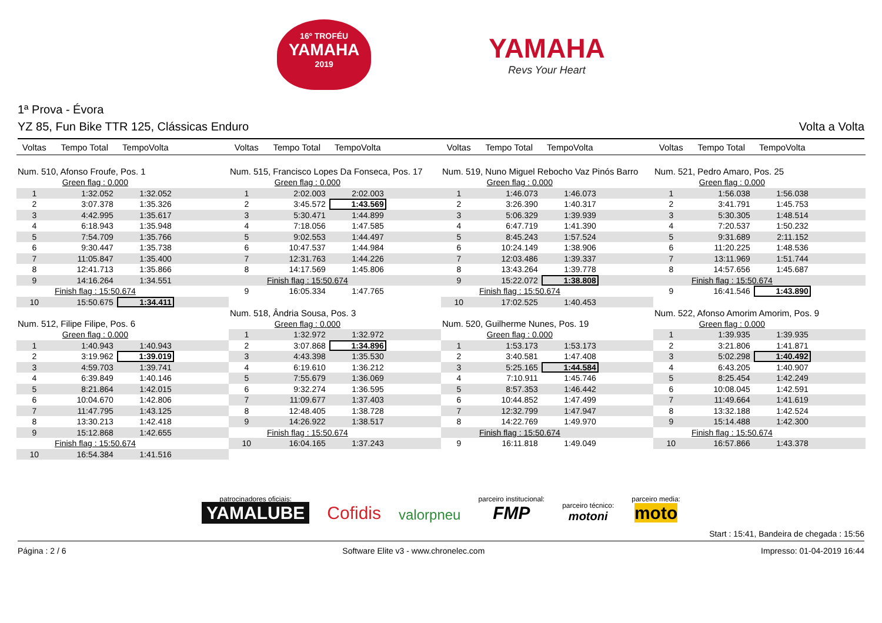16º TROFÉU
YAMAHA
2019
YAMAHA
Revs Your Heart
1ª Prova - Évora
YZ 85, Fun Bike TTR 125, Clássicas Enduro Volta a Volta
| Voltas | Tempo Total | TempoVolta | |
| --- | --- | --- | --- |
| Num. 510, Afonso Froufe, Pos. 1 | | | |
| Green flag : 0.000 | | | |
| 1 | 1:32.052 | 1:32.052 | |
| 2 | 3:07.378 | 1:35.326 | |
| 3 | 4:42.995 | 1:35.617 | |
| 4 | 6:18.943 | 1:35.948 | |
| 5 | 7:54.709 | 1:35.766 | |
| 6 | 9:30.447 | 1:35.738 | |
| 7 | 11:05.847 | 1:35.400 | |
| 8 | 12:41.713 | 1:35.866 | |
| 9 | 14:16.264 | 1:34.551 | |
| Finish flag : 15:50.674 | | | |
| 10 | 15:50.675 | 1:34.411 | |
| Num. 512, Filipe Filipe, Pos. 6 | | | |
| Green flag : 0.000 | | | |
| 1 | 1:40.943 | 1:40.943 | |
| 2 | 3:19.962 | 1:39.019 | |
| 3 | 4:59.703 | 1:39.741 | |
| 4 | 6:39.849 | 1:40.146 | |
| 5 | 8:21.864 | 1:42.015 | |
| 6 | 10:04.670 | 1:42.806 | |
| 7 | 11:47.795 | 1:43.125 | |
| 8 | 13:30.213 | 1:42.418 | |
| 9 | 15:12.868 | 1:42.655 | |
| Finish flag : 15:50.674 | | | |
| 10 | 16:54.384 | 1:41.516 | |
| Voltas | Tempo Total | TempoVolta | |
| --- | --- | --- | --- |
| Num. 515, Francisco Lopes Da Fonseca, Pos. 17 | | | |
| Green flag : 0.000 | | | |
| 1 | 2:02.003 | 2:02.003 | |
| 2 | 3:45.572 | 1:43.569 | |
| 3 | 5:30.471 | 1:44.899 | |
| 4 | 7:18.056 | 1:47.585 | |
| 5 | 9:02.553 | 1:44.497 | |
| 6 | 10:47.537 | 1:44.984 | |
| 7 | 12:31.763 | 1:44.226 | |
| 8 | 14:17.569 | 1:45.806 | |
| Finish flag : 15:50.674 | | | |
| 9 | 16:05.334 | 1:47.765 | |
| Num. 518, Ândria Sousa, Pos. 3 | | | |
| Green flag : 0.000 | | | |
| 1 | 1:32.972 | 1:32.972 | |
| 2 | 3:07.868 | 1:34.896 | |
| 3 | 4:43.398 | 1:35.530 | |
| 4 | 6:19.610 | 1:36.212 | |
| 5 | 7:55.679 | 1:36.069 | |
| 6 | 9:32.274 | 1:36.595 | |
| 7 | 11:09.677 | 1:37.403 | |
| 8 | 12:48.405 | 1:38.728 | |
| 9 | 14:26.922 | 1:38.517 | |
| Finish flag : 15:50.674 | | | |
| 10 | 16:04.165 | 1:37.243 | |
| Voltas | Tempo Total | TempoVolta | |
| --- | --- | --- | --- |
| Num. 519, Nuno Miguel Rebocho Vaz Pinós Barro | | | |
| Green flag : 0.000 | | | |
| 1 | 1:46.073 | 1:46.073 | |
| 2 | 3:26.390 | 1:40.317 | |
| 3 | 5:06.329 | 1:39.939 | |
| 4 | 6:47.719 | 1:41.390 | |
| 5 | 8:45.243 | 1:57.524 | |
| 6 | 10:24.149 | 1:38.906 | |
| 7 | 12:03.486 | 1:39.337 | |
| 8 | 13:43.264 | 1:39.778 | |
| 9 | 15:22.072 | 1:38.808 | |
| Finish flag : 15:50.674 | | | |
| 10 | 17:02.525 | 1:40.453 | |
| Num. 520, Guilherme Nunes, Pos. 19 | | | |
| Green flag : 0.000 | | | |
| 1 | 1:53.173 | 1:53.173 | |
| 2 | 3:40.581 | 1:47.408 | |
| 3 | 5:25.165 | 1:44.584 | |
| 4 | 7:10.911 | 1:45.746 | |
| 5 | 8:57.353 | 1:46.442 | |
| 6 | 10:44.852 | 1:47.499 | |
| 7 | 12:32.799 | 1:47.947 | |
| 8 | 14:22.769 | 1:49.970 | |
| Finish flag : 15:50.674 | | | |
| 9 | 16:11.818 | 1:49.049 | |
| Voltas | Tempo Total | TempoVolta | |
| --- | --- | --- | --- |
| Num. 521, Pedro Amaro, Pos. 25 | | | |
| Green flag : 0.000 | | | |
| 1 | 1:56.038 | 1:56.038 | |
| 2 | 3:41.791 | 1:45.753 | |
| 3 | 5:30.305 | 1:48.514 | |
| 4 | 7:20.537 | 1:50.232 | |
| 5 | 9:31.689 | 2:11.152 | |
| 6 | 11:20.225 | 1:48.536 | |
| 7 | 13:11.969 | 1:51.744 | |
| 8 | 14:57.656 | 1:45.687 | |
| Finish flag : 15:50.674 | | | |
| 9 | 16:41.546 | 1:43.890 | |
| Num. 522, Afonso Amorim Amorim, Pos. 9 | | | |
| Green flag : 0.000 | | | |
| 1 | 1:39.935 | 1:39.935 | |
| 2 | 3:21.806 | 1:41.871 | |
| 3 | 5:02.298 | 1:40.492 | |
| 4 | 6:43.205 | 1:40.907 | |
| 5 | 8:25.454 | 1:42.249 | |
| 6 | 10:08.045 | 1:42.591 | |
| 7 | 11:49.664 | 1:41.619 | |
| 8 | 13:32.188 | 1:42.524 | |
| 9 | 15:14.488 | 1:42.300 | |
| Finish flag : 15:50.674 | | | |
| 10 | 16:57.866 | 1:43.378 | |
patrocinadores oficiais:
YAMALUBE
Cofidis
valorpneu
parceiro institucional:
FMP
parceiro técnico:
motoni
parceiro media:
moto
Start : 15:41, Bandeira de chegada : 15:56
Página : 2 / 6 Software Elite v3 - www.chronelec.com Impresso: 01-04-2019 16:44